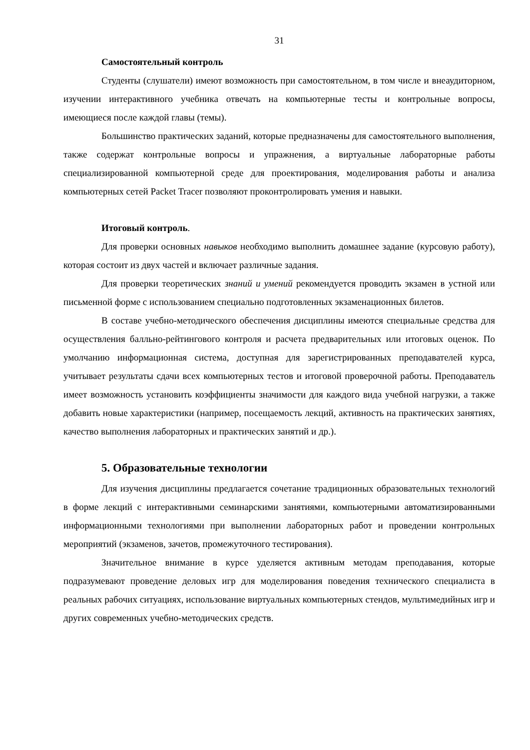31
Самостоятельный контроль
Студенты (слушатели) имеют возможность при самостоятельном, в том числе и внеаудиторном, изучении интерактивного учебника отвечать на компьютерные тесты и контрольные вопросы, имеющиеся после каждой главы (темы).
Большинство практических заданий, которые предназначены для самостоятельного выполнения, также содержат контрольные вопросы и упражнения, а виртуальные лабораторные работы специализированной компьютерной среде для проектирования, моделирования работы и анализа компьютерных сетей Packet Tracer позволяют проконтролировать умения и навыки.
Итоговый контроль.
Для проверки основных навыков необходимо выполнить домашнее задание (курсовую работу), которая состоит из двух частей и включает различные задания.
Для проверки теоретических знаний и умений рекомендуется проводить экзамен в устной или письменной форме с использованием специально подготовленных экзаменационных билетов.
В составе учебно-методического обеспечения дисциплины имеются специальные средства для осуществления балльно-рейтингового контроля и расчета предварительных или итоговых оценок. По умолчанию информационная система, доступная для зарегистрированных преподавателей курса, учитывает результаты сдачи всех компьютерных тестов и итоговой проверочной работы. Преподаватель имеет возможность установить коэффициенты значимости для каждого вида учебной нагрузки, а также добавить новые характеристики (например, посещаемость лекций, активность на практических занятиях, качество выполнения лабораторных и практических занятий и др.).
5. Образовательные технологии
Для изучения дисциплины предлагается сочетание традиционных образовательных технологий в форме лекций с интерактивными семинарскими занятиями, компьютерными автоматизированными информационными технологиями при выполнении лабораторных работ и проведении контрольных мероприятий (экзаменов, зачетов, промежуточного тестирования).
Значительное внимание в курсе уделяется активным методам преподавания, которые подразумевают проведение деловых игр для моделирования поведения технического специалиста в реальных рабочих ситуациях, использование виртуальных компьютерных стендов, мультимедийных игр и других современных учебно-методических средств.